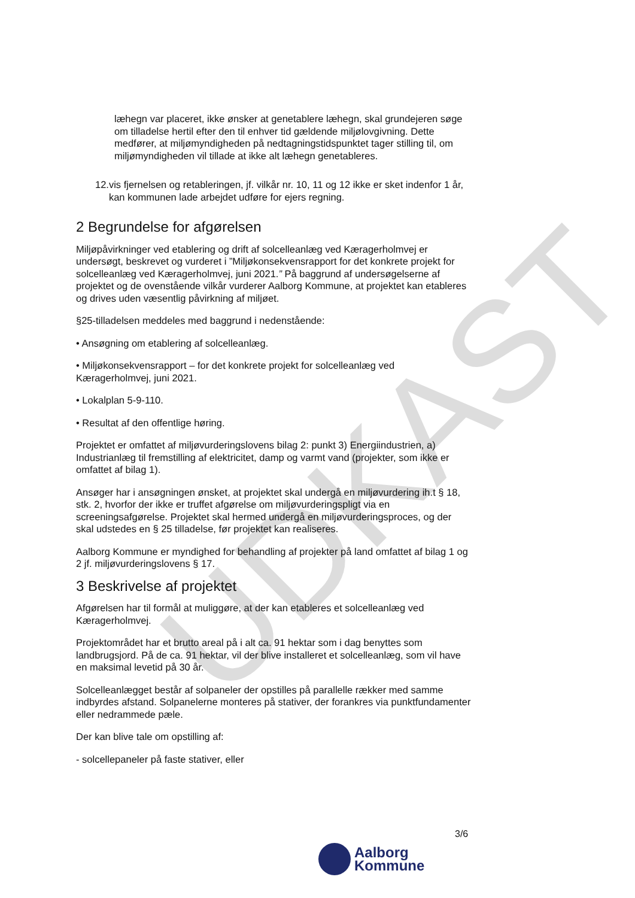UDKAST
læhegn var placeret, ikke ønsker at genetablere læhegn, skal grundejeren søge om tilladelse hertil efter den til enhver tid gældende miljølovgivning. Dette medfører, at miljømyndigheden på nedtagningstidspunktet tager stilling til, om miljømyndigheden vil tillade at ikke alt læhegn genetableres.
12. vis fjernelsen og retableringen, jf. vilkår nr. 10, 11 og 12 ikke er sket indenfor 1 år, kan kommunen lade arbejdet udføre for ejers regning.
2 Begrundelse for afgørelsen
Miljøpåvirkninger ved etablering og drift af solcelleanlæg ved Kæragerholmvej er undersøgt, beskrevet og vurderet i ”Miljøkonsekvensrapport for det konkrete projekt for solcelleanlæg ved Kæragerholmvej, juni 2021.” På baggrund af undersøgelserne af projektet og de ovenstående vilkår vurderer Aalborg Kommune, at projektet kan etableres og drives uden væsentlig påvirkning af miljøet.
§25-tilladelsen meddeles med baggrund i nedenstående:
• Ansøgning om etablering af solcelleanlæg.
• Miljøkonsekvensrapport – for det konkrete projekt for solcelleanlæg ved Kæragerholmvej, juni 2021.
• Lokalplan 5-9-110.
• Resultat af den offentlige høring.
Projektet er omfattet af miljøvurderingslovens bilag 2: punkt 3) Energiindustrien, a) Industrianlæg til fremstilling af elektricitet, damp og varmt vand (projekter, som ikke er omfattet af bilag 1).
Ansøger har i ansøgningen ønsket, at projektet skal undergå en miljøvurdering ih.t § 18, stk. 2, hvorfor der ikke er truffet afgørelse om miljøvurderingspligt via en screeningsafgørelse. Projektet skal hermed undergå en miljøvurderingsproces, og der skal udstedes en § 25 tilladelse, før projektet kan realiseres.
Aalborg Kommune er myndighed for behandling af projekter på land omfattet af bilag 1 og 2 jf. miljøvurderingslovens § 17.
3 Beskrivelse af projektet
Afgørelsen har til formål at muliggøre, at der kan etableres et solcelleanlæg ved Kæragerholmvej.
Projektområdet har et brutto areal på i alt ca. 91 hektar som i dag benyttes som landbrugsjord. På de ca. 91 hektar, vil der blive installeret et solcelleanlæg, som vil have en maksimal levetid på 30 år.
Solcelleanlægget består af solpaneler der opstilles på parallelle rækker med samme indbyrdes afstand. Solpanelerne monteres på stativer, der forankres via punktfundamenter eller nedrammede pæle.
Der kan blive tale om opstilling af:
- solcellepaneler på faste stativer, eller
3/6
Aalborg
Kommune